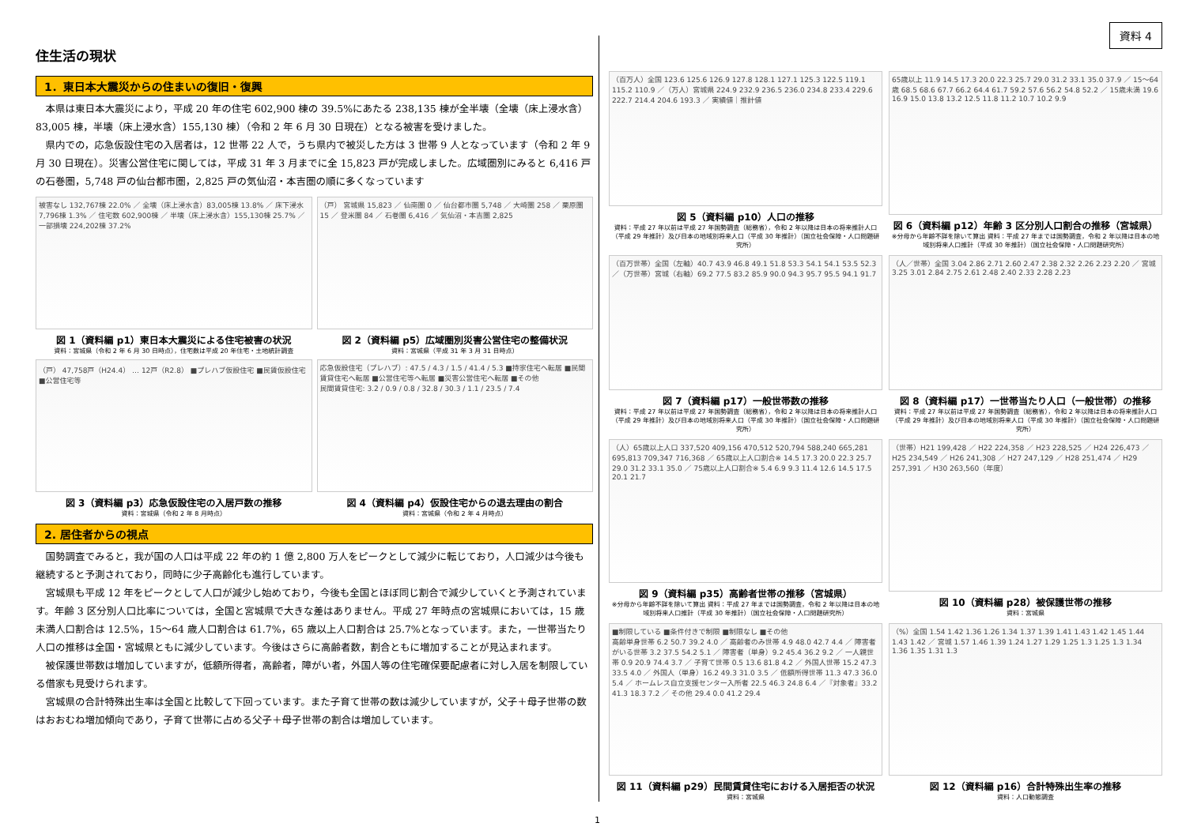住生活の現状
1．東日本大震災からの住まいの復旧・復興
本県は東日本大震災により，平成 20 年の住宅 602,900 棟の 39.5%にあたる 238,135 棟が全半壊（全壊（床上浸水含）83,005 棟，半壊（床上浸水含）155,130 棟）（令和 2 年 6 月 30 日現在）となる被害を受けました。
県内での，応急仮設住宅の入居者は，12 世帯 22 人で，うち県内で被災した方は 3 世帯 9 人となっています（令和 2 年 9 月 30 日現在）。災害公営住宅に関しては，平成 31 年 3 月までに全 15,823 戸が完成しました。広域圏別にみると 6,416 戸の石巻圏，5,748 戸の仙台都市圏，2,825 戸の気仙沼・本吉圏の順に多くなっています
被害なし 132,767棟 22.0% ／ 全壊（床上浸水含）83,005棟 13.8% ／ 床下浸水 7,796棟 1.3% ／ 住宅数 602,900棟 ／ 半壊（床上浸水含）155,130棟 25.7% ／ 一部損壊 224,202棟 37.2%
図 1（資料編 p1）東日本大震災による住宅被害の状況
資料：宮城県（令和 2 年 6 月 30 日時点），住宅数は平成 20 年住宅・土地統計調査
（戸） 宮城県 15,823 ／ 仙南圏 0 ／ 仙台都市圏 5,748 ／ 大崎圏 258 ／ 栗原圏 15 ／ 登米圏 84 ／ 石巻圏 6,416 ／ 気仙沼・本吉圏 2,825
図 2（資料編 p5）広域圏別災害公営住宅の整備状況
資料：宮城県（平成 31 年 3 月 31 日時点）
（戸） 47,758戸（H24.4） … 12戸（R2.8） ■プレハブ仮設住宅 ■民賃仮設住宅 ■公営住宅等
図 3（資料編 p3）応急仮設住宅の入居戸数の推移
資料：宮城県（令和 2 年 8 月時点）
応急仮設住宅（プレハブ）: 47.5 / 4.3 / 1.5 / 41.4 / 5.3 ■持家住宅へ転居 ■民間賃貸住宅へ転居 ■公営住宅等へ転居 ■災害公営住宅へ転居 ■その他
民間賃貸住宅: 3.2 / 0.9 / 0.8 / 32.8 / 30.3 / 1.1 / 23.5 / 7.4
図 4（資料編 p4）仮設住宅からの退去理由の割合
資料：宮城県（令和 2 年 4 月時点）
2. 居住者からの視点
国勢調査でみると，我が国の人口は平成 22 年の約 1 億 2,800 万人をピークとして減少に転じており，人口減少は今後も継続すると予測されており，同時に少子高齢化も進行しています。
宮城県も平成 12 年をピークとして人口が減少し始めており，今後も全国とほぼ同じ割合で減少していくと予測されています。年齢 3 区分別人口比率については，全国と宮城県で大きな差はありません。平成 27 年時点の宮城県においては，15 歳未満人口割合は 12.5%，15～64 歳人口割合は 61.7%，65 歳以上人口割合は 25.7%となっています。また，一世帯当たり人口の推移は全国・宮城県ともに減少しています。今後はさらに高齢者数，割合ともに増加することが見込まれます。
被保護世帯数は増加していますが，低額所得者，高齢者，障がい者，外国人等の住宅確保要配慮者に対し入居を制限している借家も見受けられます。
宮城県の合計特殊出生率は全国と比較して下回っています。また子育て世帯の数は減少していますが，父子＋母子世帯の数はおおむね増加傾向であり，子育て世帯に占める父子＋母子世帯の割合は増加しています。
資料 4
（百万人）全国 123.6 125.6 126.9 127.8 128.1 127.1 125.3 122.5 119.1 115.2 110.9 ／（万人）宮城県 224.9 232.9 236.5 236.0 234.8 233.4 229.6 222.7 214.4 204.6 193.3 ／ 実績値｜推計値
図 5（資料編 p10）人口の推移
資料：平成 27 年以前は平成 27 年国勢調査（総務省），令和 2 年以降は日本の将来推計人口（平成 29 年推計）及び日本の地域別将来人口（平成 30 年推計）（国立社会保障・人口問題研究所）
65歳以上 11.9 14.5 17.3 20.0 22.3 25.7 29.0 31.2 33.1 35.0 37.9 ／ 15～64歳 68.5 68.6 67.7 66.2 64.4 61.7 59.2 57.6 56.2 54.8 52.2 ／ 15歳未満 19.6 16.9 15.0 13.8 13.2 12.5 11.8 11.2 10.7 10.2 9.9
図 6（資料編 p12）年齢 3 区分別人口割合の推移（宮城県）
※分母から年齢不詳を除いて算出 資料：平成 27 年までは国勢調査，令和 2 年以降は日本の地域別将来人口推計（平成 30 年推計）（国立社会保障・人口問題研究所）
（百万世帯）全国（左軸）40.7 43.9 46.8 49.1 51.8 53.3 54.1 54.1 53.5 52.3 ／（万世帯）宮城（右軸）69.2 77.5 83.2 85.9 90.0 94.3 95.7 95.5 94.1 91.7
図 7（資料編 p17）一般世帯数の推移
資料：平成 27 年以前は平成 27 年国勢調査（総務省），令和 2 年以降は日本の将来推計人口（平成 29 年推計）及び日本の地域別将来人口（平成 30 年推計）（国立社会保障・人口問題研究所）
（人／世帯）全国 3.04 2.86 2.71 2.60 2.47 2.38 2.32 2.26 2.23 2.20 ／ 宮城 3.25 3.01 2.84 2.75 2.61 2.48 2.40 2.33 2.28 2.23
図 8（資料編 p17）一世帯当たり人口（一般世帯）の推移
資料：平成 27 年以前は平成 27 年国勢調査（総務省），令和 2 年以降は日本の将来推計人口（平成 29 年推計）及び日本の地域別将来人口（平成 30 年推計）（国立社会保障・人口問題研究所）
（人）65歳以上人口 337,520 409,156 470,512 520,794 588,240 665,281 695,813 709,347 716,368 ／ 65歳以上人口割合※ 14.5 17.3 20.0 22.3 25.7 29.0 31.2 33.1 35.0 ／ 75歳以上人口割合※ 5.4 6.9 9.3 11.4 12.6 14.5 17.5 20.1 21.7
図 9（資料編 p35）高齢者世帯の推移（宮城県）
※分母から年齢不詳を除いて算出 資料：平成 27 年までは国勢調査，令和 2 年以降は日本の地域別将来人口推計（平成 30 年推計）（国立社会保障・人口問題研究所）
（世帯）H21 199,428 ／ H22 224,358 ／ H23 228,525 ／ H24 226,473 ／ H25 234,549 ／ H26 241,308 ／ H27 247,129 ／ H28 251,474 ／ H29 257,391 ／ H30 263,560（年度）
図 10（資料編 p28）被保護世帯の推移
資料：宮城県
■制限している ■条件付きで制限 ■制限なし ■その他
高齢単身世帯 6.2 50.7 39.2 4.0 ／ 高齢者のみ世帯 4.9 48.0 42.7 4.4 ／ 障害者がいる世帯 3.2 37.5 54.2 5.1 ／ 障害者（単身）9.2 45.4 36.2 9.2 ／ 一人親世帯 0.9 20.9 74.4 3.7 ／ 子育て世帯 0.5 13.6 81.8 4.2 ／ 外国人世帯 15.2 47.3 33.5 4.0 ／ 外国人（単身）16.2 49.3 31.0 3.5 ／ 低額所得世帯 11.3 47.3 36.0 5.4 ／ ホームレス自立支援センター入所者 22.5 46.3 24.8 6.4 ／『対象者』33.2 41.3 18.3 7.2 ／ その他 29.4 0.0 41.2 29.4
図 11（資料編 p29）民間賃貸住宅における入居拒否の状況
資料：宮城県
（%）全国 1.54 1.42 1.36 1.26 1.34 1.37 1.39 1.41 1.43 1.42 1.45 1.44 1.43 1.42 ／ 宮城 1.57 1.46 1.39 1.24 1.27 1.29 1.25 1.3 1.25 1.3 1.34 1.36 1.35 1.31 1.3
図 12（資料編 p16）合計特殊出生率の推移
資料：人口動態調査
1